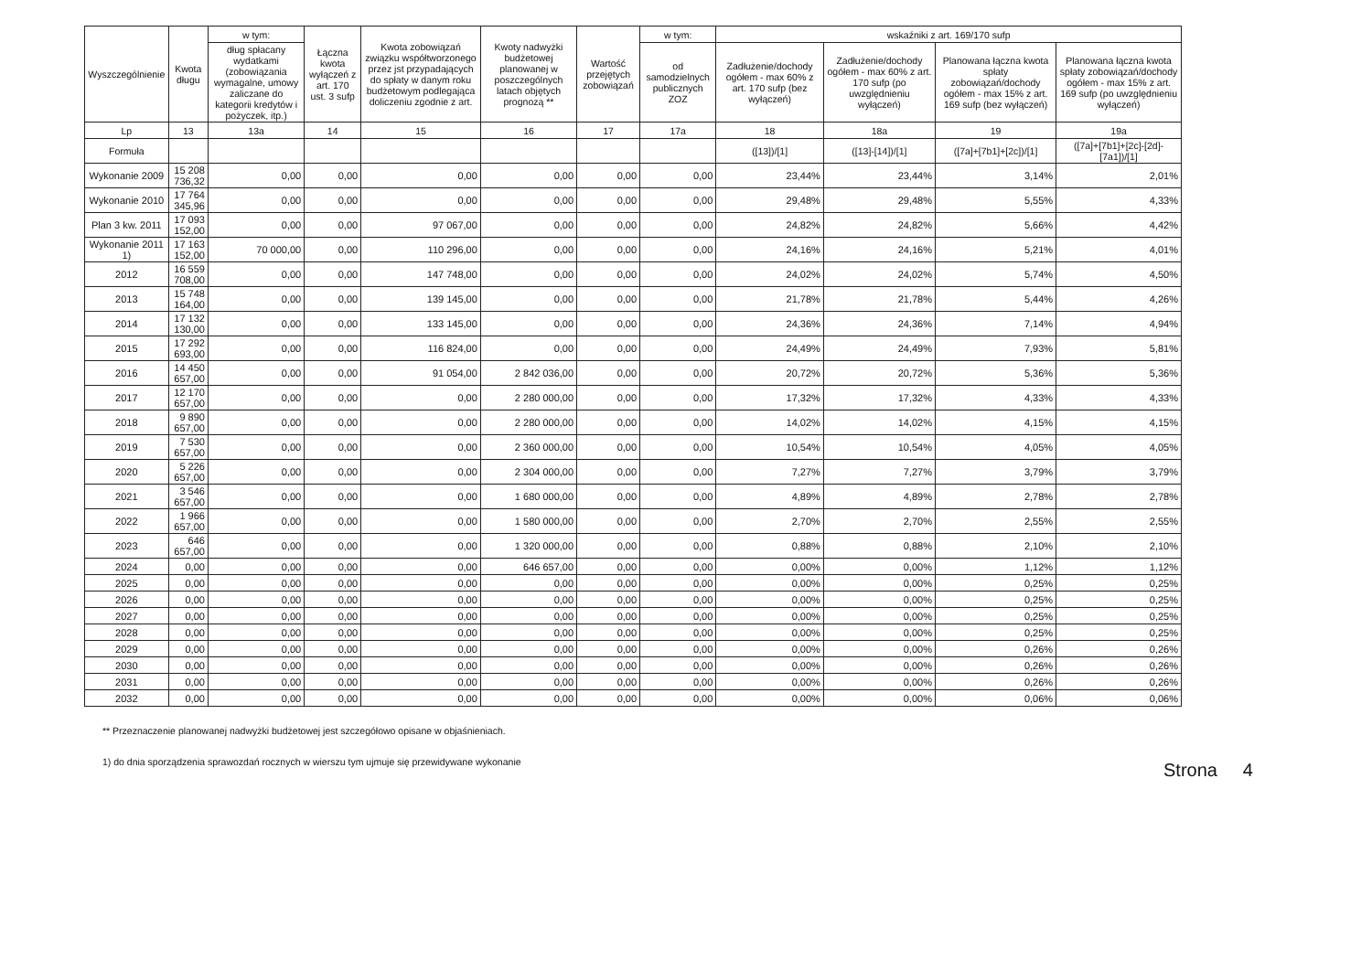| Wyszczególnienie | Kwota długu | w tym: | Łączna kwota wyłączeń z art. 170 ust. 3 sufp | Kwota zobowiązań związku współtworzonego przez jst przypadających do spłaty w danym roku budżetowym podlegająca doliczeniu zgodnie z art. | Kwoty nadwyżki budżetowej planowanej w poszczególnych latach objętych prognozą ** | Wartość przejętych zobowiązań | w tym: | wskaźniki z art. 169/170 sufp | | | |
| --- | --- | --- | --- | --- | --- | --- | --- | --- | --- | --- | --- |
| | | dług spłacany wydatkami (zobowiązania wymagalne, umowy zaliczane do kategorii kredytów i pożyczek, itp.) | | | | | od samodzielnych publicznych ZOZ | Zadłużenie/dochody ogółem - max 60% z art. 170 sufp (bez wyłączeń) | Zadłużenie/dochody ogółem - max 60% z art. 170 sufp (po uwzględnieniu wyłączeń) | Planowana łączna kwota spłaty zobowiązań/dochody ogółem - max 15% z art. 169 sufp (bez wyłączeń) | Planowana łączna kwota spłaty zobowiązań/dochody ogółem - max 15% z art. 169 sufp (po uwzględnieniu wyłączeń) |
| Lp | 13 | 13a | 14 | 15 | 16 | 17 | 17a | 18 | 18a | 19 | 19a |
| Formuła | | | | | | | | ([13])/[1] | ([13]-[14])/[1] | ([7a]+[7b1]+[2c])/[1] | ([7a]+[7b1]+[2c]-[2d]-[7a1])/[1] |
| Wykonanie 2009 | 15 208 736,32 | 0,00 | 0,00 | 0,00 | 0,00 | 0,00 | 0,00 | 23,44% | 23,44% | 3,14% | 2,01% |
| Wykonanie 2010 | 17 764 345,96 | 0,00 | 0,00 | 0,00 | 0,00 | 0,00 | 0,00 | 29,48% | 29,48% | 5,55% | 4,33% |
| Plan 3 kw. 2011 | 17 093 152,00 | 0,00 | 0,00 | 97 067,00 | 0,00 | 0,00 | 0,00 | 24,82% | 24,82% | 5,66% | 4,42% |
| Wykonanie 2011 1) | 17 163 152,00 | 70 000,00 | 0,00 | 110 296,00 | 0,00 | 0,00 | 0,00 | 24,16% | 24,16% | 5,21% | 4,01% |
| 2012 | 16 559 708,00 | 0,00 | 0,00 | 147 748,00 | 0,00 | 0,00 | 0,00 | 24,02% | 24,02% | 5,74% | 4,50% |
| 2013 | 15 748 164,00 | 0,00 | 0,00 | 139 145,00 | 0,00 | 0,00 | 0,00 | 21,78% | 21,78% | 5,44% | 4,26% |
| 2014 | 17 132 130,00 | 0,00 | 0,00 | 133 145,00 | 0,00 | 0,00 | 0,00 | 24,36% | 24,36% | 7,14% | 4,94% |
| 2015 | 17 292 693,00 | 0,00 | 0,00 | 116 824,00 | 0,00 | 0,00 | 0,00 | 24,49% | 24,49% | 7,93% | 5,81% |
| 2016 | 14 450 657,00 | 0,00 | 0,00 | 91 054,00 | 2 842 036,00 | 0,00 | 0,00 | 20,72% | 20,72% | 5,36% | 5,36% |
| 2017 | 12 170 657,00 | 0,00 | 0,00 | 0,00 | 2 280 000,00 | 0,00 | 0,00 | 17,32% | 17,32% | 4,33% | 4,33% |
| 2018 | 9 890 657,00 | 0,00 | 0,00 | 0,00 | 2 280 000,00 | 0,00 | 0,00 | 14,02% | 14,02% | 4,15% | 4,15% |
| 2019 | 7 530 657,00 | 0,00 | 0,00 | 0,00 | 2 360 000,00 | 0,00 | 0,00 | 10,54% | 10,54% | 4,05% | 4,05% |
| 2020 | 5 226 657,00 | 0,00 | 0,00 | 0,00 | 2 304 000,00 | 0,00 | 0,00 | 7,27% | 7,27% | 3,79% | 3,79% |
| 2021 | 3 546 657,00 | 0,00 | 0,00 | 0,00 | 1 680 000,00 | 0,00 | 0,00 | 4,89% | 4,89% | 2,78% | 2,78% |
| 2022 | 1 966 657,00 | 0,00 | 0,00 | 0,00 | 1 580 000,00 | 0,00 | 0,00 | 2,70% | 2,70% | 2,55% | 2,55% |
| 2023 | 646 657,00 | 0,00 | 0,00 | 0,00 | 1 320 000,00 | 0,00 | 0,00 | 0,88% | 0,88% | 2,10% | 2,10% |
| 2024 | 0,00 | 0,00 | 0,00 | 0,00 | 646 657,00 | 0,00 | 0,00 | 0,00% | 0,00% | 1,12% | 1,12% |
| 2025 | 0,00 | 0,00 | 0,00 | 0,00 | 0,00 | 0,00 | 0,00 | 0,00% | 0,00% | 0,25% | 0,25% |
| 2026 | 0,00 | 0,00 | 0,00 | 0,00 | 0,00 | 0,00 | 0,00 | 0,00% | 0,00% | 0,25% | 0,25% |
| 2027 | 0,00 | 0,00 | 0,00 | 0,00 | 0,00 | 0,00 | 0,00 | 0,00% | 0,00% | 0,25% | 0,25% |
| 2028 | 0,00 | 0,00 | 0,00 | 0,00 | 0,00 | 0,00 | 0,00 | 0,00% | 0,00% | 0,25% | 0,25% |
| 2029 | 0,00 | 0,00 | 0,00 | 0,00 | 0,00 | 0,00 | 0,00 | 0,00% | 0,00% | 0,26% | 0,26% |
| 2030 | 0,00 | 0,00 | 0,00 | 0,00 | 0,00 | 0,00 | 0,00 | 0,00% | 0,00% | 0,26% | 0,26% |
| 2031 | 0,00 | 0,00 | 0,00 | 0,00 | 0,00 | 0,00 | 0,00 | 0,00% | 0,00% | 0,26% | 0,26% |
| 2032 | 0,00 | 0,00 | 0,00 | 0,00 | 0,00 | 0,00 | 0,00 | 0,00% | 0,00% | 0,06% | 0,06% |
** Przeznaczenie planowanej nadwyżki budżetowej jest szczegółowo opisane w objaśnieniach.
1) do dnia sporządzenia sprawozdań rocznych w wierszu tym ujmuje się przewidywane wykonanie
Strona 4